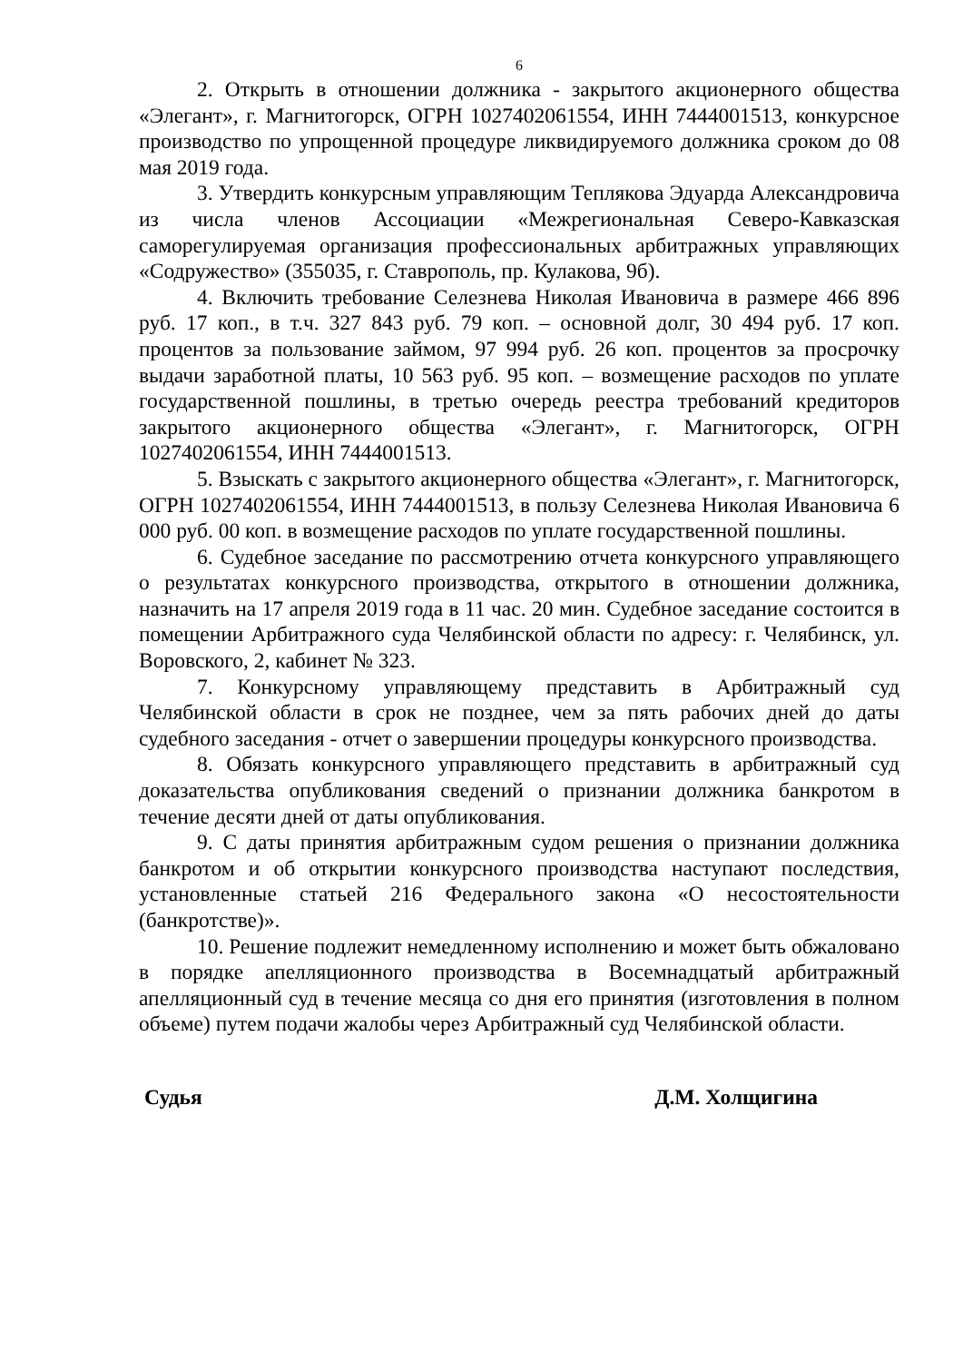6
2. Открыть в отношении должника - закрытого акционерного общества «Элегант», г. Магнитогорск, ОГРН 1027402061554, ИНН 7444001513, конкурсное производство по упрощенной процедуре ликвидируемого должника сроком до 08 мая 2019 года.
3. Утвердить конкурсным управляющим Теплякова Эдуарда Александровича из числа членов Ассоциации «Межрегиональная Северо-Кавказская саморегулируемая организация профессиональных арбитражных управляющих «Содружество» (355035, г. Ставрополь, пр. Кулакова, 9б).
4. Включить требование Селезнева Николая Ивановича в размере 466 896 руб. 17 коп., в т.ч. 327 843 руб. 79 коп. – основной долг, 30 494 руб. 17 коп. процентов за пользование займом, 97 994 руб. 26 коп. процентов за просрочку выдачи заработной платы, 10 563 руб. 95 коп. – возмещение расходов по уплате государственной пошлины, в третью очередь реестра требований кредиторов закрытого акционерного общества «Элегант», г. Магнитогорск, ОГРН 1027402061554, ИНН 7444001513.
5. Взыскать с закрытого акционерного общества «Элегант», г. Магнитогорск, ОГРН 1027402061554, ИНН 7444001513, в пользу Селезнева Николая Ивановича 6 000 руб. 00 коп. в возмещение расходов по уплате государственной пошлины.
6. Судебное заседание по рассмотрению отчета конкурсного управляющего о результатах конкурсного производства, открытого в отношении должника, назначить на 17 апреля 2019 года в 11 час. 20 мин. Судебное заседание состоится в помещении Арбитражного суда Челябинской области по адресу: г. Челябинск, ул. Воровского, 2, кабинет № 323.
7. Конкурсному управляющему представить в Арбитражный суд Челябинской области в срок не позднее, чем за пять рабочих дней до даты судебного заседания - отчет о завершении процедуры конкурсного производства.
8. Обязать конкурсного управляющего представить в арбитражный суд доказательства опубликования сведений о признании должника банкротом в течение десяти дней от даты опубликования.
9. С даты принятия арбитражным судом решения о признании должника банкротом и об открытии конкурсного производства наступают последствия, установленные статьей 216 Федерального закона «О несостоятельности (банкротстве)».
10. Решение подлежит немедленному исполнению и может быть обжаловано в порядке апелляционного производства в Восемнадцатый арбитражный апелляционный суд в течение месяца со дня его принятия (изготовления в полном объеме) путем подачи жалобы через Арбитражный суд Челябинской области.
Судья Д.М. Холщигина